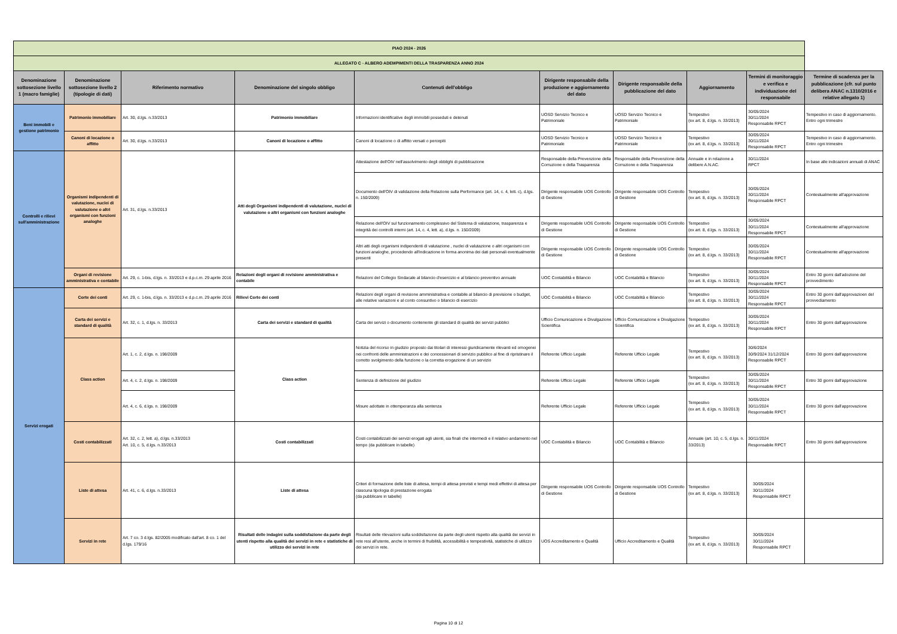| PIAO 2024 - 2026 | | | | | | | | | |
| ALLEGATO C - ALBERO ADEMPIMENTI DELLA TRASPARENZA ANNO 2024 | | | | | | | | | |
| Denominazione sottosezione livello 1 (macro famiglie) | Denominazione sottosezione livello 2 (tipologie di dati) | Riferimento normativo | Denominazione del singolo obbligo | Contenuti dell'obbligo | Dirigente responsabile della produzione e aggiornamento del dato | Dirigente responsabile della pubblicazione del dato | Aggiornamento | Termini di monitoraggio e verifica e individuazione del responsabile | Termine di scadenza per la pubblicazione (cfr. sul punto delibera ANAC n.1310/2016 e relative allegato 1) |
| Beni immobili e gestione patrimonio | Patrimonio immobiliare | Art. 30, d.lgs. n.33/2013 | Patrimonio immobiliare | Informazioni identificative degli immobili posseduti e detenuti | UOSD Servizio Tecnico e Patrimoniale | UOSD Servizio Tecnico e Patrimoniale | Tempestivo (ex art. 8, d.lgs. n. 33/2013) | 30/05/2024 30/11/2024 Responsabile RPCT | Tempestivo in caso di aggiornamento. Entro ogni trimestre |
| | Canoni di locazione o affitto | Art. 30, d.lgs. n.33/2013 | Canoni di locazione o affitto | Canoni di locazione o di affitto versati o percepiti | UOSD Servizio Tecnico e Patrimoniale | UOSD Servizio Tecnico e Patrimoniale | Tempestivo (ex art. 8, d.lgs. n. 33/2013) | 30/05/2024 30/11/2024 Responsabile RPCT | Tempestivo in caso di aggiornamento. Entro ogni trimestre |
| Controlli e rilievi sull'amministrazione | Organismi indipendenti di valutazione, nuclei di valutazione o altri organismi con funzioni analoghe | Art. 31, d.lgs. n.33/2013 | Atti degli Organismi indipendenti di valutazione, nuclei di valutazione o altri organismi con funzioni analoghe | Attestazione dell'OIV nell'assolvimento degli obblighi di pubblicazione | Responsabile della Prevenzione della Corruzione e della Trasparenza | Responsabile della Prevenzione della Corruzione e della Trasparenza | Annuale e in relazione a delibere A.N.AC. | 30/11/2024 RPCT | In base alle indicazioni annuali di ANAC |
| | | | | Documento dell'OIV di validazione della Relazione sulla Performance (art. 14, c. 4, lett. c), d.lgs. n. 150/2009) | Dirigente responsabile UOS Controllo di Gestione | Dirigente responsabile UOS Controllo di Gestione | Tempestivo (ex art. 8, d.lgs. n. 33/2013) | 30/05/2024 30/11/2024 Responsabile RPCT | Contestualmente all'approvazione |
| | | | | Relazione dell'OIV sul funzionamento complessivo del Sistema di valutazione, trasparenza e integrità dei controlli interni (art. 14, c. 4, lett. a), d.lgs. n. 150/2009) | Dirigente responsabile UOS Controllo di Gestione | Dirigente responsabile UOS Controllo di Gestione | Tempestivo (ex art. 8, d.lgs. n. 33/2013) | 30/05/2024 30/11/2024 Responsabile RPCT | Contestualmente all'approvazione |
| | | | | Altri atti degli organismi indipendenti di valutazione , nuclei di valutazione o altri organismi con funzioni analoghe, procedendo all'indicazione in forma anonima dei dati personali eventualmente presenti | Dirigente responsabile UOS Controllo di Gestione | Dirigente responsabile UOS Controllo di Gestione | Tempestivo (ex art. 8, d.lgs. n. 33/2013) | 30/05/2024 30/11/2024 Responsabile RPCT | Contestualmente all'approvazione |
| | Organi di revisione amministrativa e contabile | Art. 29, c. 1-bis, d.lgs. n. 33/2013 e d.p.c.m. 29 aprile 2016 | Relazioni degli organi di revisione amministrativa e contabile | Relazioni del Collegio Sindacale al bilancio d'esercizio e al bilancio preventivo annuale | UOC Contabilità e Bilancio | UOC Contabilità e Bilancio | Tempestivo (ex art. 8, d.lgs. n. 33/2013) | 30/05/2024 30/11/2024 Responsabile RPCT | Entro 30 giorni dall'adozione del provvedimento |
| Servizi erogati | Corte dei conti | Art. 29, c. 1-bis, d.lgs. n. 33/2013 e d.p.c.m. 29 aprile 2016 | Rilievi Corte dei conti | Relazioni degli organi di revisione amministrativa e contabile al bilancio di previsione o budget, alle relative variazioni e al conto consuntivo o bilancio di esercizio | UOC Contabilità e Bilancio | UOC Contabilità e Bilancio | Tempestivo (ex art. 8, d.lgs. n. 33/2013) | 30/05/2024 30/11/2024 Responsabile RPCT | Entro 30 giorni dall'approvazioen del provvediamento |
| | Carta dei servizi e standard di qualità | Art. 32, c. 1, d.lgs. n. 33/2013 | Carta dei servizi e standard di qualità | Carta dei servizi o documento contenente gli standard di qualità dei servizi pubblici | Ufficio Comunicazione e Divulgazione Scientifica | Ufficio Comunicazione e Divulgazione Scientifica | Tempestivo (ex art. 8, d.lgs. n. 33/2013) | 30/05/2024 30/11/2024 Responsabile RPCT | Entro 30 giorni dall'approvazione |
| | Class action | Art. 1, c. 2, d.lgs. n. 198/2009 | Class action | Notizia del ricorso in giudizio proposto dai titolari di interessi giuridicamente rilevanti ed omogenei nei confronti delle amministrazioni e dei concessionari di servizio pubblico al fine di ripristinare il corretto svolgimento della funzione o la corretta erogazione di un servizio | Referente Ufficio Legale | Referente Ufficio Legale | Tempestivo (ex art. 8, d.lgs. n. 33/2013) | 30/6/2024 30/9/2024 31/12/2024 Responsabile RPCT | Entro 30 giorni dall'approvazione |
| | | Art. 4, c. 2, d.lgs. n. 198/2009 | | Sentenza di definizione del giudizio | Referente Ufficio Legale | Referente Ufficio Legale | Tempestivo (ex art. 8, d.lgs. n. 33/2013) | 30/05/2024 30/11/2024 Responsabile RPCT | Entro 30 giorni dall'approvazione |
| | | Art. 4, c. 6, d.lgs. n. 198/2009 | | Misure adottate in ottemperanza alla sentenza | Referente Ufficio Legale | Referente Ufficio Legale | Tempestivo (ex art. 8, d.lgs. n. 33/2013) | 30/05/2024 30/11/2024 Responsabile RPCT | Entro 30 giorni dall'approvazione |
| | Costi contabilizzati | Art. 32, c. 2, lett. a), d.lgs. n.33/2013 Art. 10, c. 5, d.lgs. n.33/2013 | Costi contabilizzati | Costi contabilizzati dei servizi erogati agli utenti, sia finali che intermedi e il relativo andamento nel tempo (da pubblicare in tabelle) | UOC Contabilità e Bilancio | UOC Contabilità e Bilancio | Annuale (art. 10, c. 5, d.lgs. n. 33/2013) | 30/11/2024 Responsabile RPCT | Entro 30 giorni dall'approvazione |
| | Liste di attesa | Art. 41, c. 6, d.lgs. n.33/2013 | Liste di attesa | Criteri di formazione delle liste di attesa, tempi di attesa previsti e tempi medi effettivi di attesa per ciascuna tipologia di prestazione erogata (da pubblicare in tabelle) | Dirigente responsabile UOS Controllo di Gestione | Dirigente responsabile UOS Controllo di Gestione | Tempestivo (ex art. 8, d.lgs. n. 33/2013) | 30/05/2024 30/11/2024 Responsabile RPCT | |
| | Servizi in rete | Art. 7 co. 3 d.lgs. 82/2005 modificato dall'art. 8 co. 1 del d.lgs. 179/16 | Risultati delle indagini sulla soddisfazione da parte degli utenti rispetto alla qualità dei servizi in rete e statistiche di utilizzo dei servizi in rete | Risultati delle rilevazioni sulla soddisfazione da parte degli utenti rispetto alla qualità dei servizi in rete resi all'utente, anche in termini di fruibilità, accessibilità e tempestività, statistiche di utilizzo dei servizi in rete. | UOS Accreditamento e Qualità | Ufficio Accreditamento e Qualità | Tempestivo (ex art. 8, d.lgs. n. 33/2013) | 30/05/2024 30/11/2024 Responsabile RPCT | |
Pagina 10 di 12